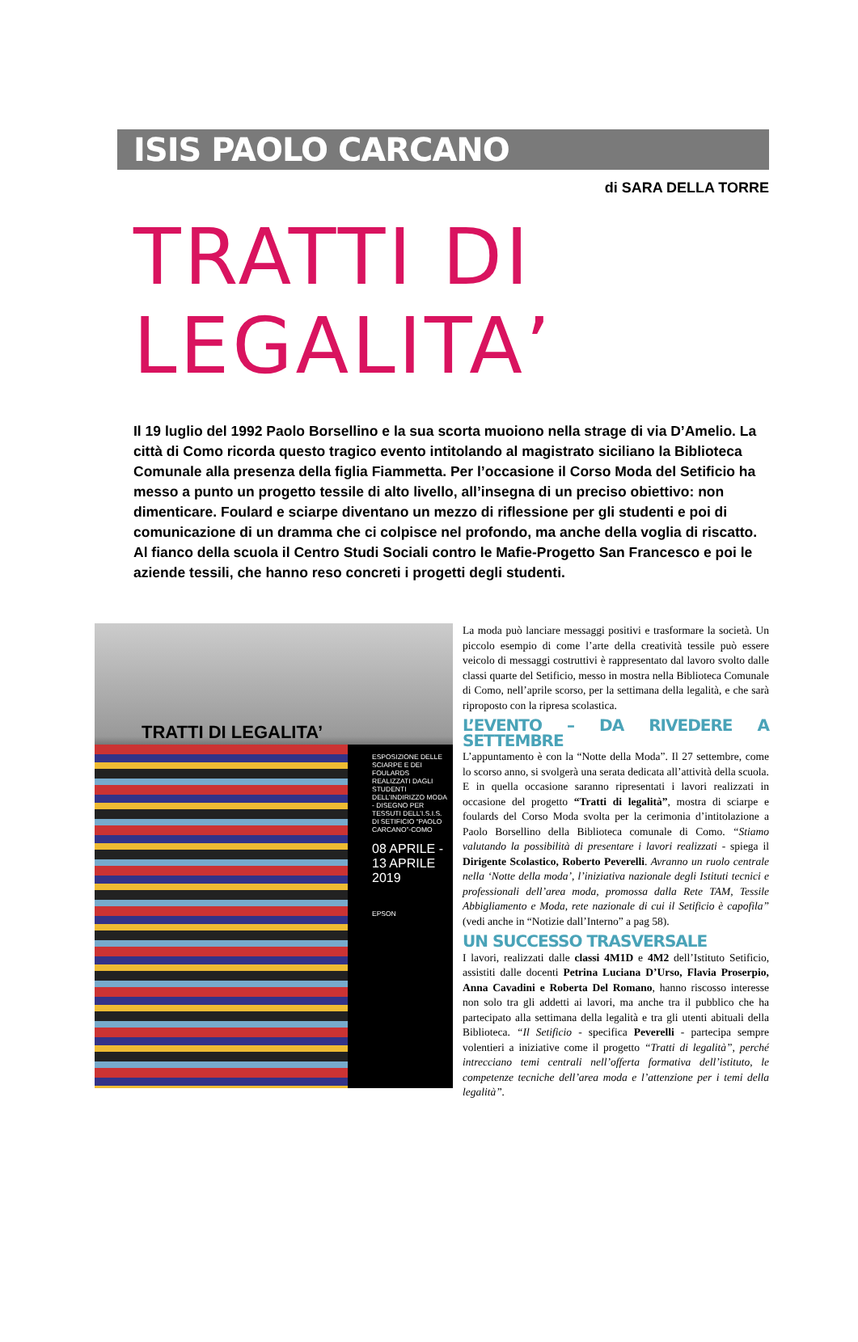ISIS PAOLO CARCANO
di SARA DELLA TORRE
TRATTI DI LEGALITA’
Il 19 luglio del 1992 Paolo Borsellino e la sua scorta muoiono nella strage di via D’Amelio. La città di Como ricorda questo tragico evento intitolando al magistrato siciliano la Biblioteca Comunale alla presenza della figlia Fiammetta. Per l’occasione il Corso Moda del Setificio ha messo a punto un progetto tessile di alto livello, all’insegna di un preciso obiettivo: non dimenticare. Foulard e sciarpe diventano un mezzo di riflessione per gli studenti e poi di comunicazione di un dramma che ci colpisce nel profondo, ma anche della voglia di riscatto. Al fianco della scuola il Centro Studi Sociali contro le Mafie-Progetto San Francesco e poi le aziende tessili, che hanno reso concreti i progetti degli studenti.
TRATTI DI LEGALITA’
ESPOSIZIONE DELLE SCIARPE E DEI FOULARDS REALIZZATI DAGLI STUDENTI DELL’INDIRIZZO MODA - DISEGNO PER TESSUTI DELL’I.S.I.S. DI SETIFICIO “PAOLO CARCANO”-COMO
08 APRILE - 13 APRILE 2019
EPSON
La moda può lanciare messaggi positivi e trasformare la società. Un piccolo esempio di come l’arte della creatività tessile può essere veicolo di messaggi costruttivi è rappresentato dal lavoro svolto dalle classi quarte del Setificio, messo in mostra nella Biblioteca Comunale di Como, nell’aprile scorso, per la settimana della legalità, e che sarà riproposto con la ripresa scolastica.
L’EVENTO – DA RIVEDERE A SETTEMBRE
L’appuntamento è con la “Notte della Moda”. Il 27 settembre, come lo scorso anno, si svolgerà una serata dedicata all’attività della scuola. E in quella occasione saranno ripresentati i lavori realizzati in occasione del progetto “Tratti di legalità”, mostra di sciarpe e foulards del Corso Moda svolta per la cerimonia d’intitolazione a Paolo Borsellino della Biblioteca comunale di Como. “Stiamo valutando la possibilità di presentare i lavori realizzati - spiega il Dirigente Scolastico, Roberto Peverelli. Avranno un ruolo centrale nella ‘Notte della moda’, l’iniziativa nazionale degli Istituti tecnici e professionali dell’area moda, promossa dalla Rete TAM, Tessile Abbigliamento e Moda, rete nazionale di cui il Setificio è capofila” (vedi anche in “Notizie dall’Interno” a pag 58).
UN SUCCESSO TRASVERSALE
I lavori, realizzati dalle classi 4M1D e 4M2 dell’Istituto Setificio, assistiti dalle docenti Petrina Luciana D’Urso, Flavia Proserpio, Anna Cavadini e Roberta Del Romano, hanno riscosso interesse non solo tra gli addetti ai lavori, ma anche tra il pubblico che ha partecipato alla settimana della legalità e tra gli utenti abituali della Biblioteca. “Il Setificio - specifica Peverelli - partecipa sempre volentieri a iniziative come il progetto “Tratti di legalità”, perché intrecciano temi centrali nell’offerta formativa dell’istituto, le competenze tecniche dell’area moda e l’attenzione per i temi della legalità”.